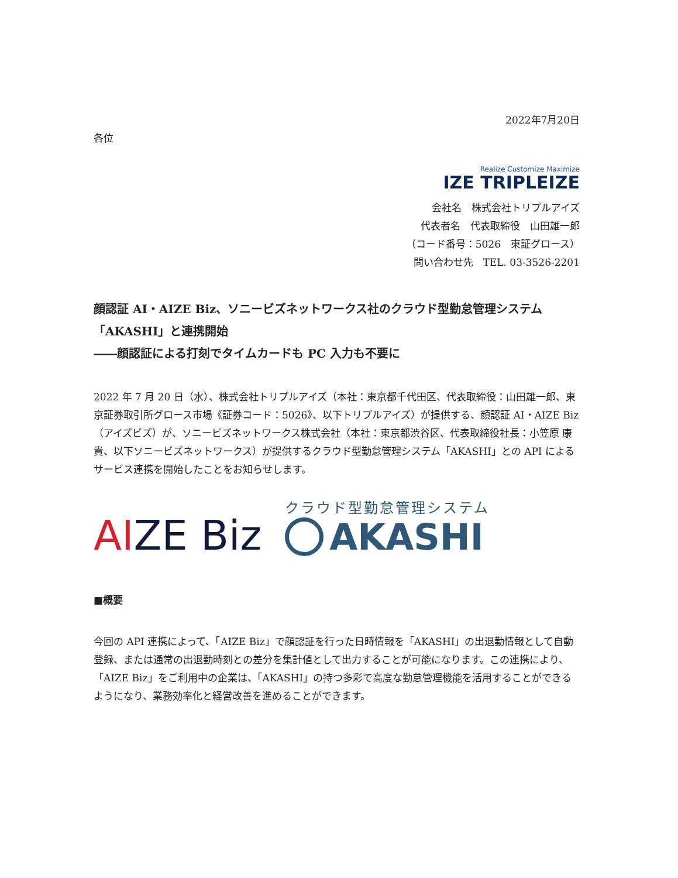2022年7月20日
各位
Realize Customize Maximize
IZE TRIPLEIZE
会社名　株式会社トリプルアイズ
代表者名　代表取締役　山田雄一郎
（コード番号：5026　東証グロース）
問い合わせ先　TEL. 03-3526-2201
顔認証 AI・AIZE Biz、ソニービズネットワークス社のクラウド型勤怠管理システム「AKASHI」と連携開始
――顔認証による打刻でタイムカードも PC 入力も不要に
2022 年 7 月 20 日（水）、株式会社トリプルアイズ（本社：東京都千代田区、代表取締役：山田雄一郎、東京証券取引所グロース市場《証券コード：5026》、以下トリプルアイズ）が提供する、顔認証 AI・AIZE Biz（アイズビズ）が、ソニービズネットワークス株式会社（本社：東京都渋谷区、代表取締役社長：小笠原 康貴、以下ソニービズネットワークス）が提供するクラウド型勤怠管理システム「AKASHI」との API によるサービス連携を開始したことをお知らせします。
AIZE Biz
クラウド型勤怠管理システム
AKASHI
■概要
今回の API 連携によって、「AIZE Biz」で顔認証を行った日時情報を「AKASHI」の出退勤情報として自動登録、または通常の出退勤時刻との差分を集計値として出力することが可能になります。この連携により、「AIZE Biz」をご利用中の企業は、「AKASHI」の持つ多彩で高度な勤怠管理機能を活用することができるようになり、業務効率化と経営改善を進めることができます。